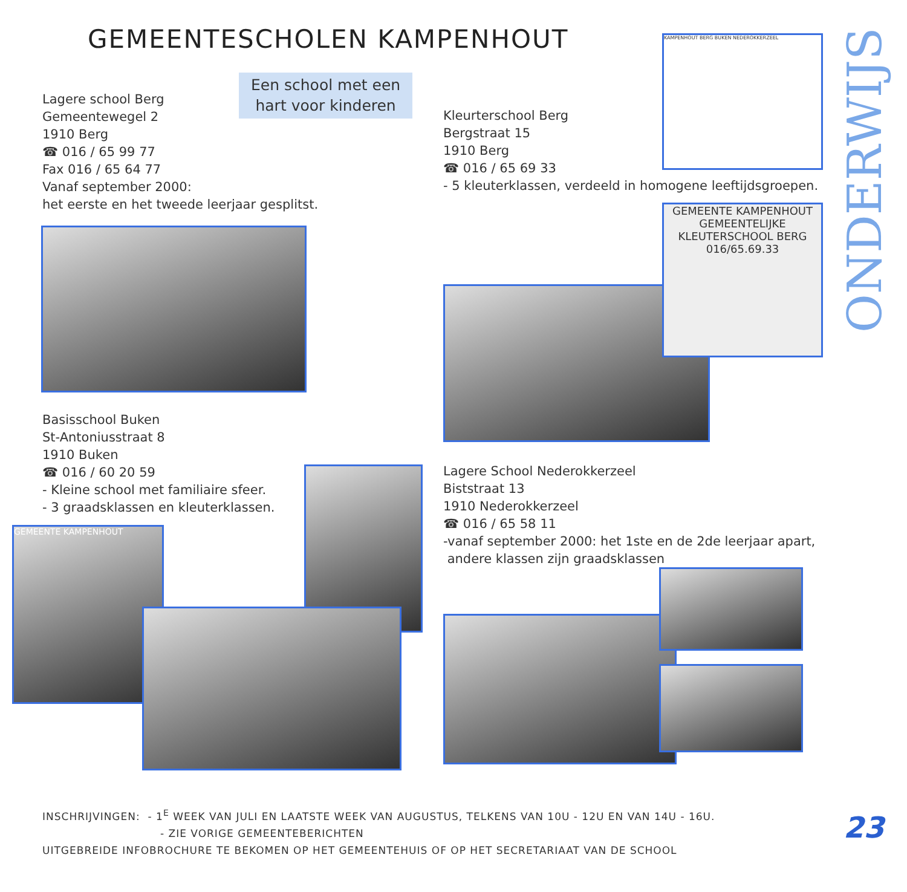GEMEENTESCHOLEN KAMPENHOUT
Een school met een
hart voor kinderen
Lagere school Berg
Gemeentewegel 2
1910 Berg
☎ 016 / 65 99 77
Fax 016 / 65 64 77
Vanaf september 2000:
het eerste en het tweede leerjaar gesplitst.
KAMPENHOUT BERG BUKEN NEDEROKKERZEEL
Kleurterschool Berg
Bergstraat 15
1910 Berg
☎ 016 / 65 69 33
- 5 kleuterklassen, verdeeld in homogene leeftijdsgroepen.
GEMEENTE KAMPENHOUT
GEMEENTELIJKE KLEUTERSCHOOL BERG
016/65.69.33
ONDERWIJS
Basisschool Buken
St-Antoniusstraat 8
1910 Buken
☎ 016 / 60 20 59
- Kleine school met familiaire sfeer.
- 3 graadsklassen en kleuterklassen.
Lagere School Nederokkerzeel
Biststraat 13
1910 Nederokkerzeel
☎ 016 / 65 58 11
-vanaf september 2000: het 1ste en de 2de leerjaar apart,
andere klassen zijn graadsklassen
GEMEENTE KAMPENHOUT
INSCHRIJVINGEN: - 1<sup>E</sup> WEEK VAN JULI EN LAATSTE WEEK VAN AUGUSTUS, TELKENS VAN 10U - 12U EN VAN 14U - 16U.
- ZIE VORIGE GEMEENTEBERICHTEN
UITGEBREIDE INFOBROCHURE TE BEKOMEN OP HET GEMEENTEHUIS OF OP HET SECRETARIAAT VAN DE SCHOOL
23